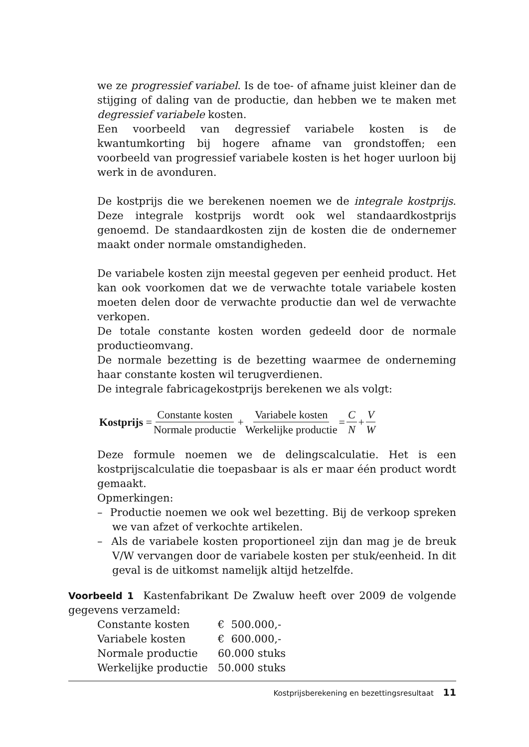we ze progressief variabel. Is de toe- of afname juist kleiner dan de stijging of daling van de productie, dan hebben we te maken met degressief variabele kosten.
Een voorbeeld van degressief variabele kosten is de kwantumkorting bij hogere afname van grondstoffen; een voorbeeld van progressief variabele kosten is het hoger uurloon bij werk in de avonduren.
De kostprijs die we berekenen noemen we de integrale kostprijs. Deze integrale kostprijs wordt ook wel standaardkostprijs genoemd. De standaardkosten zijn de kosten die de ondernemer maakt onder normale omstandigheden.
De variabele kosten zijn meestal gegeven per eenheid product. Het kan ook voorkomen dat we de verwachte totale variabele kosten moeten delen door de verwachte productie dan wel de verwachte verkopen.
De totale constante kosten worden gedeeld door de normale productieomvang.
De normale bezetting is de bezetting waarmee de onderneming haar constante kosten wil terugverdienen.
De integrale fabricagekostprijs berekenen we als volgt:
Kostprijs = Constante kosten Normale productie + Variabele kosten Werkelijke productie = C N + V W
Deze formule noemen we de delingscalculatie. Het is een kostprijscalculatie die toepasbaar is als er maar één product wordt gemaakt.
Opmerkingen:
– Productie noemen we ook wel bezetting. Bij de verkoop spreken we van afzet of verkochte artikelen.
– Als de variabele kosten proportioneel zijn dan mag je de breuk V/W vervangen door de variabele kosten per stuk/eenheid. In dit geval is de uitkomst namelijk altijd hetzelfde.
Voorbeeld 1 Kastenfabrikant De Zwaluw heeft over 2009 de volgende gegevens verzameld:
| Constante kosten | € 500.000,- |
| Variabele kosten | € 600.000,- |
| Normale productie | 60.000 stuks |
| Werkelijke productie | 50.000 stuks |
Kostprijsberekening en bezettingsresultaat 11